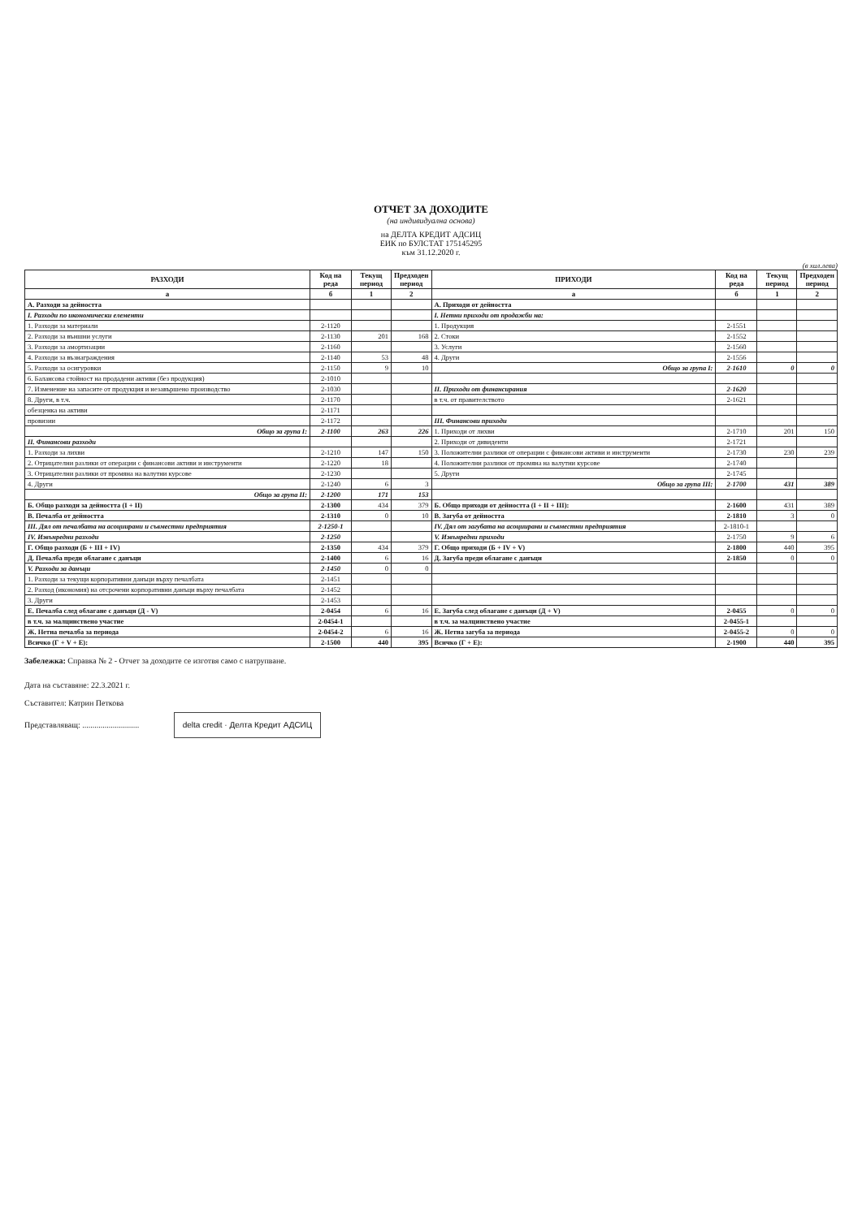ОТЧЕТ ЗА ДОХОДИТЕ
(на индивидуална основа)
на ДЕЛТА КРЕДИТ АДСИЦ
ЕИК по БУЛСТАТ 175145295
към 31.12.2020 г.
(в хил.лева)
| РАЗХОДИ | Код на реда | Текущ период | Предходен период | ПРИХОДИ | Код на реда | Текущ период | Предходен период |
| --- | --- | --- | --- | --- | --- | --- | --- |
| а | б | 1 | 2 | а | б | 1 | 2 |
| А. Разходи за дейността | | | | А. Приходи от дейността | | | |
| I. Разходи по икономически елементи | | | | I. Нетни приходи от продажби на: | | | |
| 1. Разходи за материали | 2-1120 | | | 1. Продукция | 2-1551 | | |
| 2. Разходи за външни услуги | 2-1130 | 201 | 168 | 2. Стоки | 2-1552 | | |
| 3. Разходи за амортизации | 2-1160 | | | 3. Услуги | 2-1560 | | |
| 4. Разходи за възнаграждения | 2-1140 | 53 | 48 | 4. Други | 2-1556 | | |
| 5. Разходи за осигуровки | 2-1150 | 9 | 10 | Общо за група I: | 2-1610 | 0 | 0 |
| 6. Балансова стойност на продадени активи (без продукция) | 2-1010 | | | | | | |
| 7. Изменение на запасите от продукция и незавършено производство | 2-1030 | | | II. Приходи от финансирания | 2-1620 | | |
| 8. Други, в т.ч. | 2-1170 | | | в т.ч. от правителството | 2-1621 | | |
| обезценка на активи | 2-1171 | | | | | | |
| провизии | 2-1172 | | | III. Финансови приходи | | | |
| Общо за група I: | 2-1100 | 263 | 226 | 1. Приходи от лихви | 2-1710 | 201 | 150 |
| II. Финансови разходи | | | | 2. Приходи от дивиденти | 2-1721 | | |
| 1. Разходи за лихви | 2-1210 | 147 | 150 | 3. Положителни разлики от операции с финансови активи и инструменти | 2-1730 | 230 | 239 |
| 2. Отрицателни разлики от операции с финансови активи и инструменти | 2-1220 | 18 | | 4. Положителни разлики от промяна на валутни курсове | 2-1740 | | |
| 3. Отрицателни разлики от промяна на валутни курсове | 2-1230 | | | 5. Други | 2-1745 | | |
| 4. Други | 2-1240 | 6 | 3 | Общо за група III: | 2-1700 | 431 | 389 |
| Общо за група II: | 2-1200 | 171 | 153 | | | | |
| Б. Общо разходи за дейността (I + II) | 2-1300 | 434 | 379 | Б. Общо приходи от дейността (I + II + III): | 2-1600 | 431 | 389 |
| В. Печалба от дейността | 2-1310 | 0 | 10 | В. Загуба от дейността | 2-1810 | 3 | 0 |
| III. Дял от печалбата на асоциирани и съвместни предприятия | 2-1250-1 | | | IV. Дял от загубата на асоциирани и съвместни предприятия | 2-1810-1 | | |
| IV. Извънредни разходи | 2-1250 | | | V. Извънредни приходи | 2-1750 | 9 | 6 |
| Г. Общо разходи (Б + III + IV) | 2-1350 | 434 | 379 | Г. Общо приходи (Б + IV + V) | 2-1800 | 440 | 395 |
| Д. Печалба преди облагане с данъци | 2-1400 | 6 | 16 | Д. Загуба преди облагане с данъци | 2-1850 | 0 | 0 |
| V. Разходи за данъци | 2-1450 | 0 | 0 | | | | |
| 1. Разходи за текущи корпоративни данъци върху печалбата | 2-1451 | | | | | | |
| 2. Разход (икономия) на отсрочени корпоративни данъци върху печалбата | 2-1452 | | | | | | |
| 3. Други | 2-1453 | | | | | | |
| Е. Печалба след облагане с данъци (Д - V) | 2-0454 | 6 | 16 | Е. Загуба след облагане с данъци (Д + V) | 2-0455 | 0 | 0 |
| в т.ч. за малцинствено участие | 2-0454-1 | | | в т.ч. за малцинствено участие | 2-0455-1 | | |
| Ж. Нетна печалба за периода | 2-0454-2 | 6 | 16 | Ж. Нетна загуба за периода | 2-0455-2 | 0 | 0 |
| Всичко (Г + V + Е): | 2-1500 | 440 | 395 | Всичко (Г + Е): | 2-1900 | 440 | 395 |
Забележка: Справка № 2 - Отчет за доходите се изготвя само с натрупване.
Дата на съставяне: 22.3.2021 г.
Съставител: Катрин Петкова
Представляващ: ............................ delta credit · Делта Кредит АДСИЦ